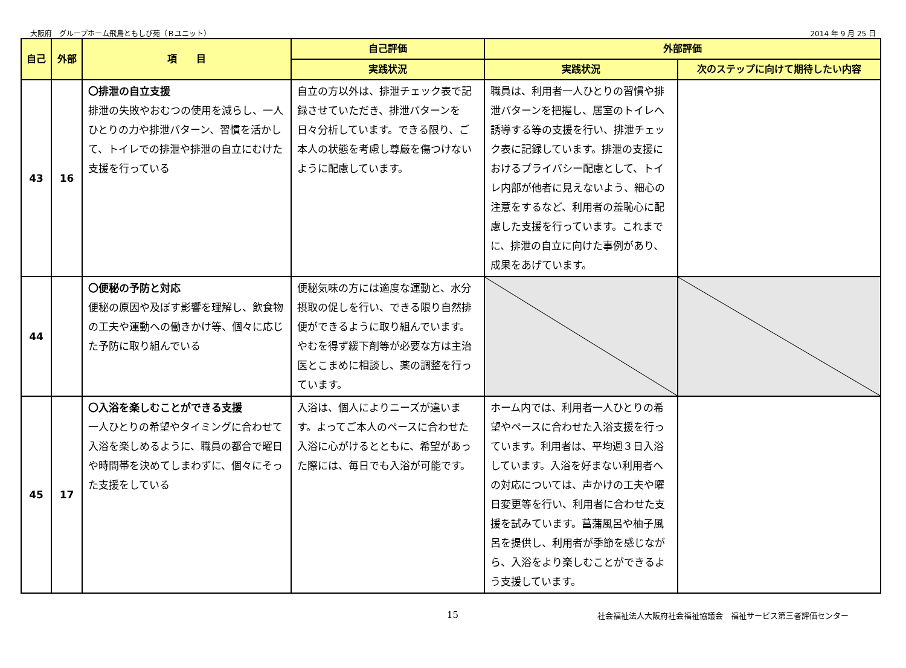大阪府　グループホーム飛鳥ともしび苑（Ｂユニット） 2014 年 9 月 25 日
| 自己 | 外部 | 項 目 | 自己評価 | 外部評価 | |
| --- | --- | --- | --- | --- | --- |
| | | | 実践状況 | 実践状況 | 次のステップに向けて期待したい内容 |
| 43 | 16 | 〇排泄の自立支援 排泄の失敗やおむつの使用を減らし、一人ひとりの力や排泄パターン、習慣を活かして、トイレでの排泄や排泄の自立にむけた支援を行っている | 自立の方以外は、排泄チェック表で記録させていただき、排泄パターンを日々分析しています。できる限り、ご本人の状態を考慮し尊厳を傷つけないように配慮しています。 | 職員は、利用者一人ひとりの習慣や排泄パターンを把握し、居室のトイレへ誘導する等の支援を行い、排泄チェック表に記録しています。排泄の支援におけるプライバシー配慮として、トイレ内部が他者に見えないよう、細心の注意をするなど、利用者の羞恥心に配慮した支援を行っています。これまでに、排泄の自立に向けた事例があり、成果をあげています。 | |
| 44 | | 〇便秘の予防と対応 便秘の原因や及ぼす影響を理解し、飲食物の工夫や運動への働きかけ等、個々に応じた予防に取り組んでいる | 便秘気味の方には適度な運動と、水分摂取の促しを行い、できる限り自然排便ができるように取り組んでいます。やむを得ず緩下剤等が必要な方は主治医とこまめに相談し、薬の調整を行っています。 | | |
| 45 | 17 | 〇入浴を楽しむことができる支援 一人ひとりの希望やタイミングに合わせて入浴を楽しめるように、職員の都合で曜日や時間帯を決めてしまわずに、個々にそった支援をしている | 入浴は、個人によりニーズが違います。よってご本人のペースに合わせた入浴に心がけるとともに、希望があった際には、毎日でも入浴が可能です。 | ホーム内では、利用者一人ひとりの希望やペースに合わせた入浴支援を行っています。利用者は、平均週３日入浴しています。入浴を好まない利用者への対応については、声かけの工夫や曜日変更等を行い、利用者に合わせた支援を試みています。菖蒲風呂や柚子風呂を提供し、利用者が季節を感じながら、入浴をより楽しむことができるよう支援しています。 | |
15 社会福祉法人大阪府社会福祉協議会　福祉サービス第三者評価センター